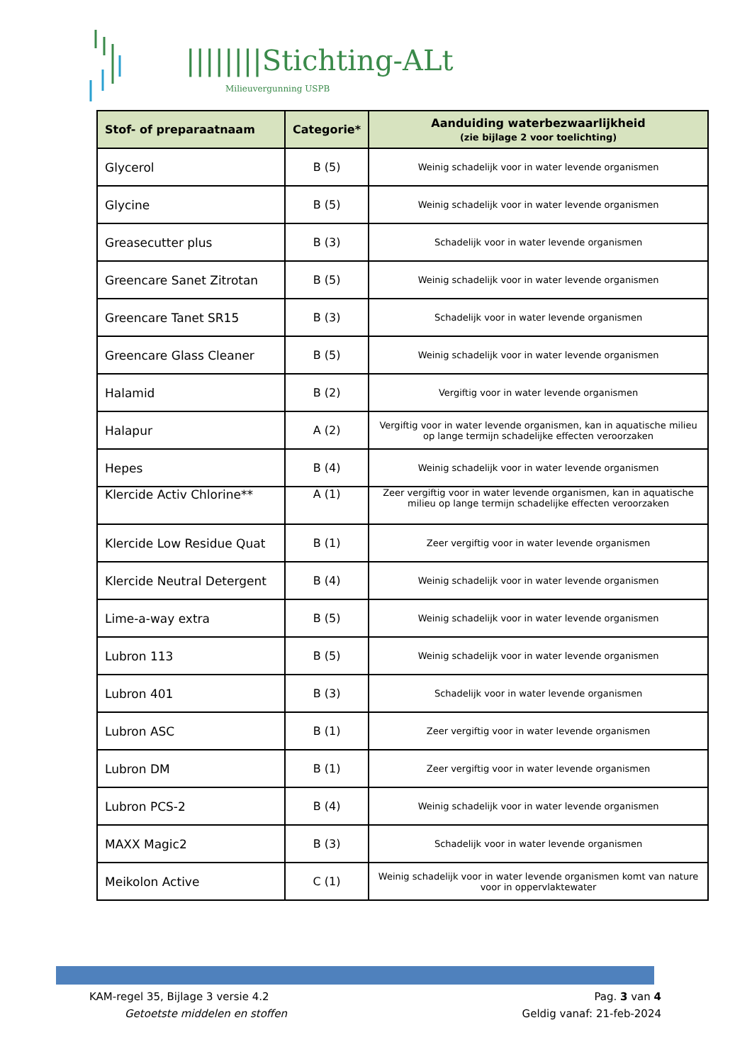||||||||Stichting-ALt
Milieuvergunning USPB
| Stof- of preparaatnaam | Categorie* | Aanduiding waterbezwaarlijkheid (zie bijlage 2 voor toelichting) |
| --- | --- | --- |
| Glycerol | B (5) | Weinig schadelijk voor in water levende organismen |
| Glycine | B (5) | Weinig schadelijk voor in water levende organismen |
| Greasecutter plus | B (3) | Schadelijk voor in water levende organismen |
| Greencare Sanet Zitrotan | B (5) | Weinig schadelijk voor in water levende organismen |
| Greencare Tanet SR15 | B (3) | Schadelijk voor in water levende organismen |
| Greencare Glass Cleaner | B (5) | Weinig schadelijk voor in water levende organismen |
| Halamid | B (2) | Vergiftig voor in water levende organismen |
| Halapur | A (2) | Vergiftig voor in water levende organismen, kan in aquatische milieu op lange termijn schadelijke effecten veroorzaken |
| Hepes | B (4) | Weinig schadelijk voor in water levende organismen |
| Klercide Activ Chlorine** | A (1) | Zeer vergiftig voor in water levende organismen, kan in aquatische milieu op lange termijn schadelijke effecten veroorzaken |
| Klercide Low Residue Quat | B (1) | Zeer vergiftig voor in water levende organismen |
| Klercide Neutral Detergent | B (4) | Weinig schadelijk voor in water levende organismen |
| Lime-a-way extra | B (5) | Weinig schadelijk voor in water levende organismen |
| Lubron 113 | B (5) | Weinig schadelijk voor in water levende organismen |
| Lubron 401 | B (3) | Schadelijk voor in water levende organismen |
| Lubron ASC | B (1) | Zeer vergiftig voor in water levende organismen |
| Lubron DM | B (1) | Zeer vergiftig voor in water levende organismen |
| Lubron PCS-2 | B (4) | Weinig schadelijk voor in water levende organismen |
| MAXX Magic2 | B (3) | Schadelijk voor in water levende organismen |
| Meikolon Active | C (1) | Weinig schadelijk voor in water levende organismen komt van nature voor in oppervlaktewater |
KAM-regel 35, Bijlage 3 versie 4.2
Getoetste middelen en stoffen
Pag. 3 van 4
Geldig vanaf: 21-feb-2024